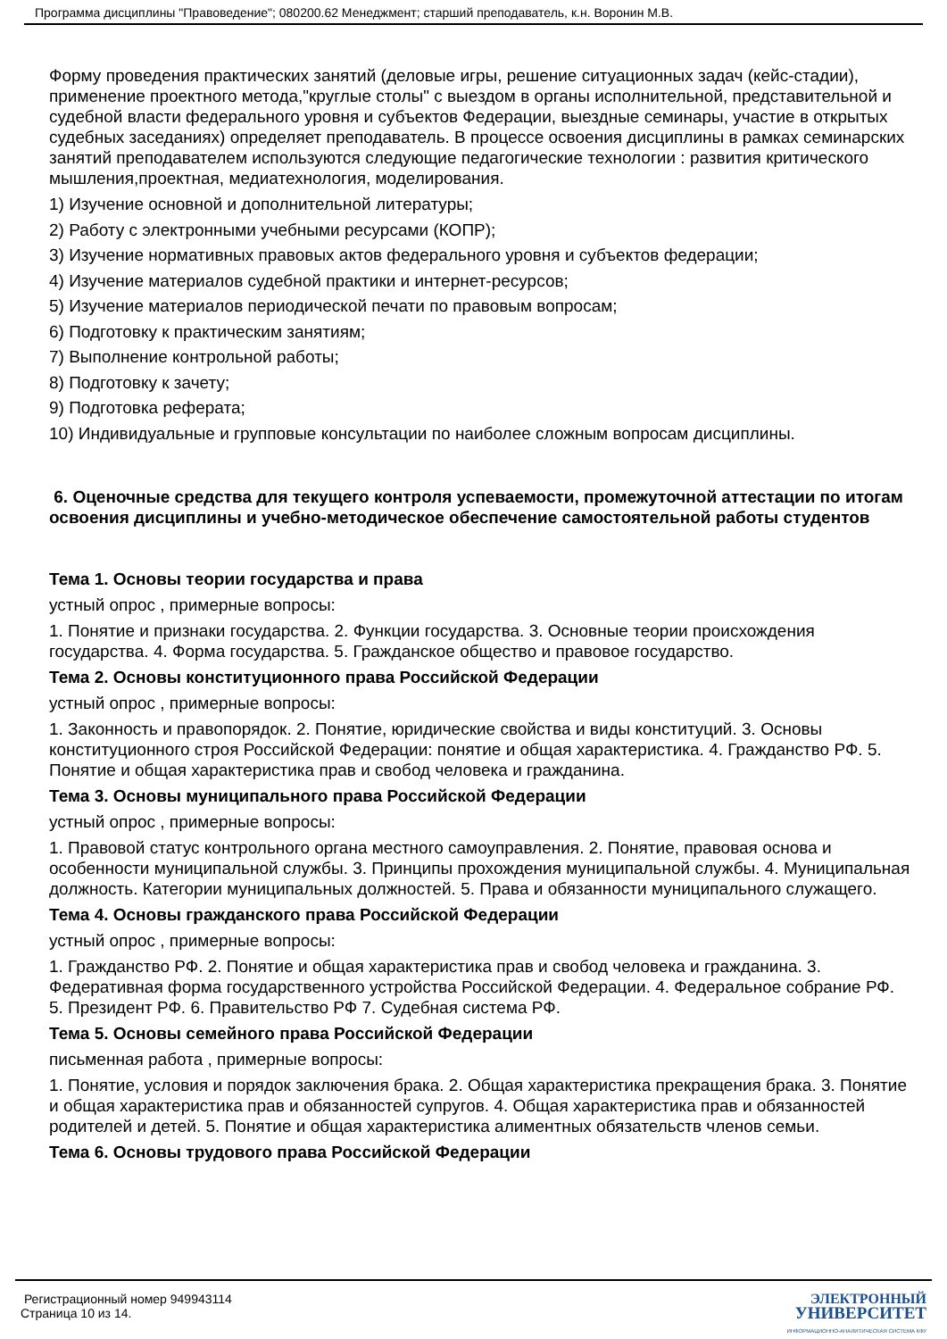Программа дисциплины "Правоведение"; 080200.62 Менеджмент; старший преподаватель, к.н. Воронин М.В.
Форму проведения практических занятий (деловые игры, решение ситуационных задач (кейс-стадии), применение проектного метода,"круглые столы" с выездом в органы исполнительной, представительной и судебной власти федерального уровня и субъектов Федерации, выездные семинары, участие в открытых судебных заседаниях) определяет преподаватель. В процессе освоения дисциплины в рамках семинарских занятий преподавателем используются следующие педагогические технологии : развития критического мышления,проектная, медиатехнология, моделирования.
1) Изучение основной и дополнительной литературы;
2) Работу с электронными учебными ресурсами (КОПР);
3) Изучение нормативных правовых актов федерального уровня и субъектов федерации;
4) Изучение материалов судебной практики и интернет-ресурсов;
5) Изучение материалов периодической печати по правовым вопросам;
6) Подготовку к практическим занятиям;
7) Выполнение контрольной работы;
8) Подготовку к зачету;
9) Подготовка реферата;
10) Индивидуальные и групповые консультации по наиболее сложным вопросам дисциплины.
6. Оценочные средства для текущего контроля успеваемости, промежуточной аттестации по итогам освоения дисциплины и учебно-методическое обеспечение самостоятельной работы студентов
Тема 1. Основы теории государства и права
устный опрос , примерные вопросы:
1. Понятие и признаки государства. 2. Функции государства. 3. Основные теории происхождения государства. 4. Форма государства. 5. Гражданское общество и правовое государство.
Тема 2. Основы конституционного права Российской Федерации
устный опрос , примерные вопросы:
1. Законность и правопорядок. 2. Понятие, юридические свойства и виды конституций. 3. Основы конституционного строя Российской Федерации: понятие и общая характеристика. 4. Гражданство РФ. 5. Понятие и общая характеристика прав и свобод человека и гражданина.
Тема 3. Основы муниципального права Российской Федерации
устный опрос , примерные вопросы:
1. Правовой статус контрольного органа местного самоуправления. 2. Понятие, правовая основа и особенности муниципальной службы. 3. Принципы прохождения муниципальной службы. 4. Муниципальная должность. Категории муниципальных должностей. 5. Права и обязанности муниципального служащего.
Тема 4. Основы гражданского права Российской Федерации
устный опрос , примерные вопросы:
1. Гражданство РФ. 2. Понятие и общая характеристика прав и свобод человека и гражданина. 3. Федеративная форма государственного устройства Российской Федерации. 4. Федеральное собрание РФ. 5. Президент РФ. 6. Правительство РФ 7. Судебная система РФ.
Тема 5. Основы семейного права Российской Федерации
письменная работа , примерные вопросы:
1. Понятие, условия и порядок заключения брака. 2. Общая характеристика прекращения брака. 3. Понятие и общая характеристика прав и обязанностей супругов. 4. Общая характеристика прав и обязанностей родителей и детей. 5. Понятие и общая характеристика алиментных обязательств членов семьи.
Тема 6. Основы трудового права Российской Федерации
Регистрационный номер 949943114
Страница 10 из 14.
ЭЛЕКТРОННЫЙ
УНИВЕРСИТЕТ
ИНФОРМАЦИОННО-АНАЛИТИЧЕСКАЯ СИСТЕМА КФУ